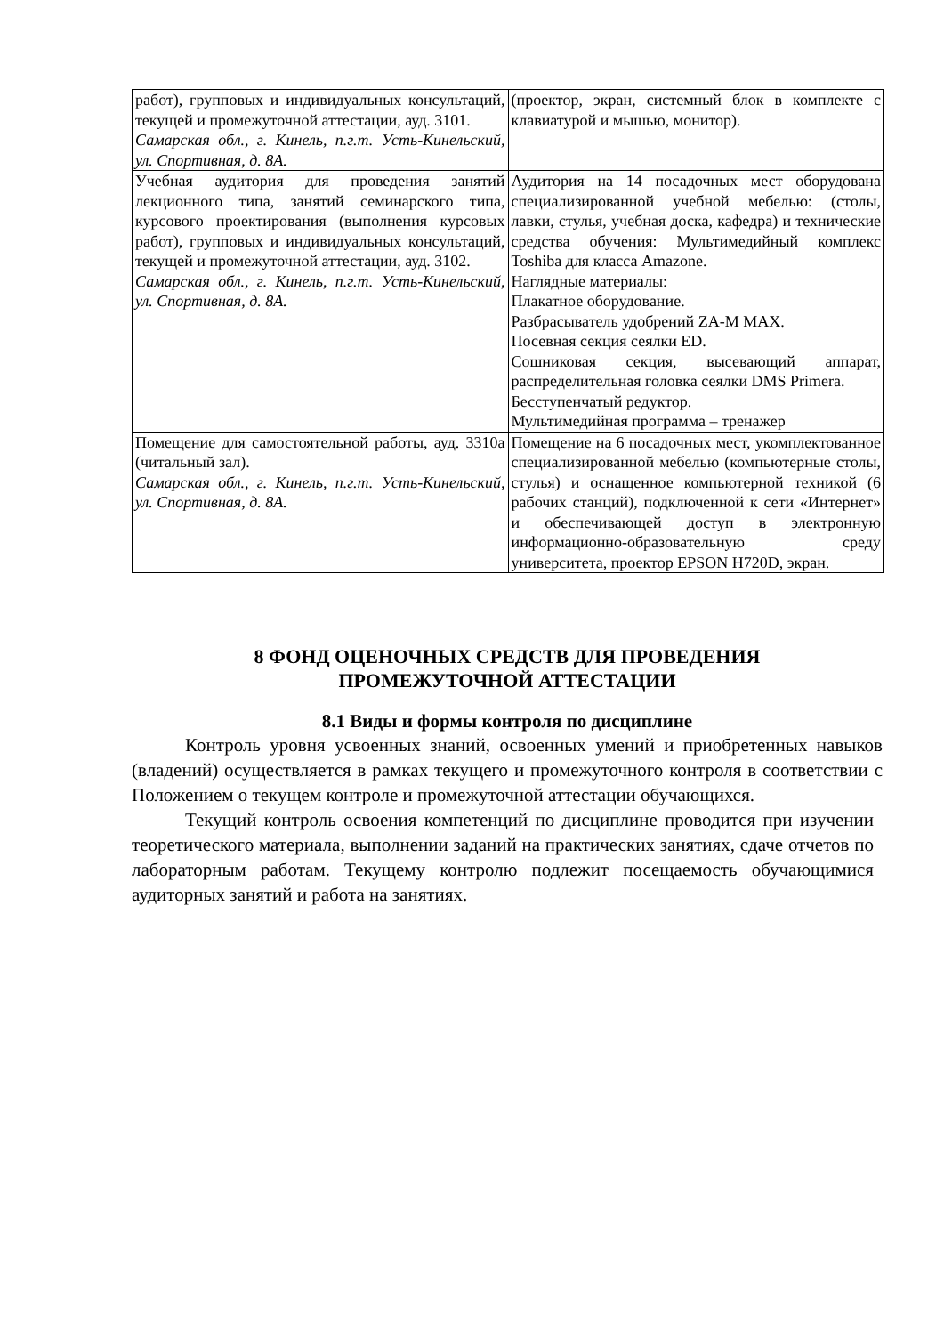| работ), групповых и индивидуальных консультаций, текущей и промежуточной аттестации, ауд. 3101. Самарская обл., г. Кинель, п.г.т. Усть-Кинельский, ул. Спортивная, д. 8А. | (проектор, экран, системный блок в комплекте с клавиатурой и мышью, монитор). |
| Учебная аудитория для проведения занятий лекционного типа, занятий семинарского типа, курсового проектирования (выполнения курсовых работ), групповых и индивидуальных консультаций, текущей и промежуточной аттестации, ауд. 3102. Самарская обл., г. Кинель, п.г.т. Усть-Кинельский, ул. Спортивная, д. 8А. | Аудитория на 14 посадочных мест оборудована специализированной учебной мебелью: (столы, лавки, стулья, учебная доска, кафедра) и технические средства обучения: Мультимедийный комплекс Toshiba для класса Amazone. Наглядные материалы: Плакатное оборудование. Разбрасыватель удобрений ZA-M MAX. Посевная секция сеялки ED. Сошниковая секция, высевающий аппарат, распределительная головка сеялки DMS Primera. Бесступенчатый редуктор. Мультимедийная программа – тренажер |
| Помещение для самостоятельной работы, ауд. 3310а (читальный зал). Самарская обл., г. Кинель, п.г.т. Усть-Кинельский, ул. Спортивная, д. 8А. | Помещение на 6 посадочных мест, укомплектованное специализированной мебелью (компьютерные столы, стулья) и оснащенное компьютерной техникой (6 рабочих станций), подключенной к сети «Интернет» и обеспечивающей доступ в электронную информационно-образовательную среду университета, проектор EPSON H720D, экран. |
8 ФОНД ОЦЕНОЧНЫХ СРЕДСТВ ДЛЯ ПРОВЕДЕНИЯ
ПРОМЕЖУТОЧНОЙ АТТЕСТАЦИИ
8.1 Виды и формы контроля по дисциплине
Контроль уровня усвоенных знаний, освоенных умений и приобретенных навыков (владений) осуществляется в рамках текущего и промежуточного контроля в соответствии с Положением о текущем контроле и промежуточной аттестации обучающихся.
Текущий контроль освоения компетенций по дисциплине проводится при изучении теоретического материала, выполнении заданий на практических занятиях, сдаче отчетов по лабораторным работам. Текущему контролю подлежит посещаемость обучающимися аудиторных занятий и работа на занятиях.